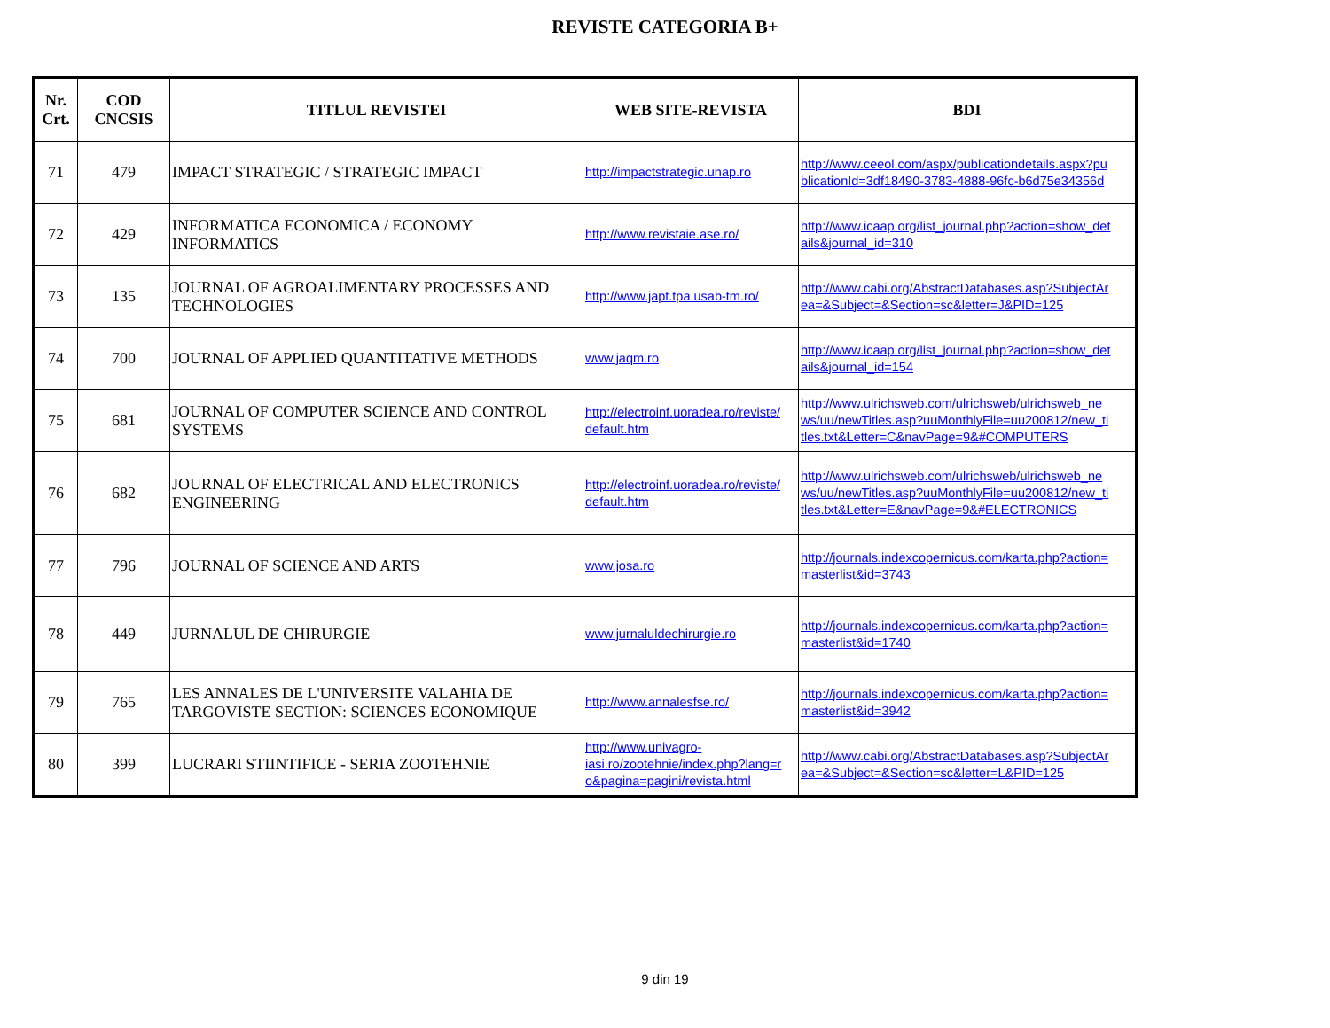REVISTE CATEGORIA B+
| Nr. Crt. | COD CNCSIS | TITLUL REVISTEI | WEB SITE-REVISTA | BDI |
| --- | --- | --- | --- | --- |
| 71 | 479 | IMPACT STRATEGIC / STRATEGIC IMPACT | http://impactstrategic.unap.ro | http://www.ceeol.com/aspx/publicationdetails.aspx?pu blicationId=3df18490-3783-4888-96fc-b6d75e34356d |
| 72 | 429 | INFORMATICA ECONOMICA / ECONOMY INFORMATICS | http://www.revistaie.ase.ro/ | http://www.icaap.org/list_journal.php?action=show_det ails&journal_id=310 |
| 73 | 135 | JOURNAL OF AGROALIMENTARY PROCESSES AND TECHNOLOGIES | http://www.japt.tpa.usab-tm.ro/ | http://www.cabi.org/AbstractDatabases.asp?SubjectAr ea=&Subject=&Section=sc&letter=J&PID=125 |
| 74 | 700 | JOURNAL OF APPLIED QUANTITATIVE METHODS | www.jaqm.ro | http://www.icaap.org/list_journal.php?action=show_det ails&journal_id=154 |
| 75 | 681 | JOURNAL OF COMPUTER SCIENCE AND CONTROL SYSTEMS | http://electroinf.uoradea.ro/reviste/ default.htm | http://www.ulrichsweb.com/ulrichsweb/ulrichsweb_ne ws/uu/newTitles.asp?uuMonthlyFile=uu200812/new_ti tles.txt&Letter=C&navPage=9&#COMPUTERS |
| 76 | 682 | JOURNAL OF ELECTRICAL AND ELECTRONICS ENGINEERING | http://electroinf.uoradea.ro/reviste/ default.htm | http://www.ulrichsweb.com/ulrichsweb/ulrichsweb_ne ws/uu/newTitles.asp?uuMonthlyFile=uu200812/new_ti tles.txt&Letter=E&navPage=9&#ELECTRONICS |
| 77 | 796 | JOURNAL OF SCIENCE AND ARTS | www.josa.ro | http://journals.indexcopernicus.com/karta.php?action= masterlist&id=3743 |
| 78 | 449 | JURNALUL DE CHIRURGIE | www.jurnaluldechirurgie.ro | http://journals.indexcopernicus.com/karta.php?action= masterlist&id=1740 |
| 79 | 765 | LES ANNALES DE L'UNIVERSITE VALAHIA DE TARGOVISTE SECTION: SCIENCES ECONOMIQUE | http://www.annalesfse.ro/ | http://journals.indexcopernicus.com/karta.php?action= masterlist&id=3942 |
| 80 | 399 | LUCRARI STIINTIFICE - SERIA ZOOTEHNIE | http://www.univagro- iasi.ro/zootehnie/index.php?lang=r o&pagina=pagini/revista.html | http://www.cabi.org/AbstractDatabases.asp?SubjectAr ea=&Subject=&Section=sc&letter=L&PID=125 |
9 din 19